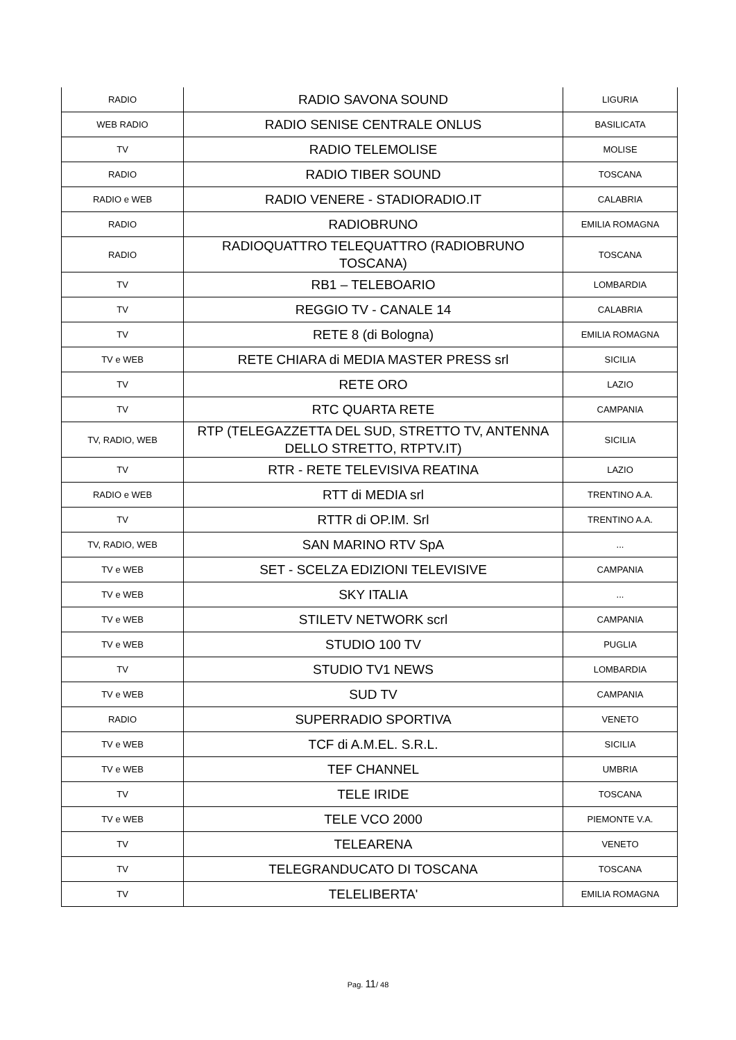| RADIO | RADIO SAVONA SOUND | LIGURIA |
| WEB RADIO | RADIO SENISE CENTRALE ONLUS | BASILICATA |
| TV | RADIO TELEMOLISE | MOLISE |
| RADIO | RADIO TIBER SOUND | TOSCANA |
| RADIO e WEB | RADIO VENERE - STADIORADIO.IT | CALABRIA |
| RADIO | RADIOBRUNO | EMILIA ROMAGNA |
| RADIO | RADIOQUATTRO TELEQUATTRO (RADIOBRUNO TOSCANA) | TOSCANA |
| TV | RB1 – TELEBOARIO | LOMBARDIA |
| TV | REGGIO TV - CANALE 14 | CALABRIA |
| TV | RETE 8 (di Bologna) | EMILIA ROMAGNA |
| TV e WEB | RETE CHIARA di MEDIA MASTER PRESS srl | SICILIA |
| TV | RETE ORO | LAZIO |
| TV | RTC QUARTA RETE | CAMPANIA |
| TV, RADIO, WEB | RTP (TELEGAZZETTA DEL SUD, STRETTO TV, ANTENNA DELLO STRETTO, RTPTV.IT) | SICILIA |
| TV | RTR - RETE TELEVISIVA REATINA | LAZIO |
| RADIO e WEB | RTT di MEDIA srl | TRENTINO A.A. |
| TV | RTTR di OP.IM. Srl | TRENTINO A.A. |
| TV, RADIO, WEB | SAN MARINO RTV SpA | ... |
| TV e WEB | SET - SCELZA EDIZIONI TELEVISIVE | CAMPANIA |
| TV e WEB | SKY ITALIA | ... |
| TV e WEB | STILETV NETWORK scrl | CAMPANIA |
| TV e WEB | STUDIO 100 TV | PUGLIA |
| TV | STUDIO TV1 NEWS | LOMBARDIA |
| TV e WEB | SUD TV | CAMPANIA |
| RADIO | SUPERRADIO SPORTIVA | VENETO |
| TV e WEB | TCF di A.M.EL. S.R.L. | SICILIA |
| TV e WEB | TEF CHANNEL | UMBRIA |
| TV | TELE IRIDE | TOSCANA |
| TV e WEB | TELE VCO 2000 | PIEMONTE V.A. |
| TV | TELEARENA | VENETO |
| TV | TELEGRANDUCATO DI TOSCANA | TOSCANA |
| TV | TELELIBERTA' | EMILIA ROMAGNA |
Pag. 11/ 48